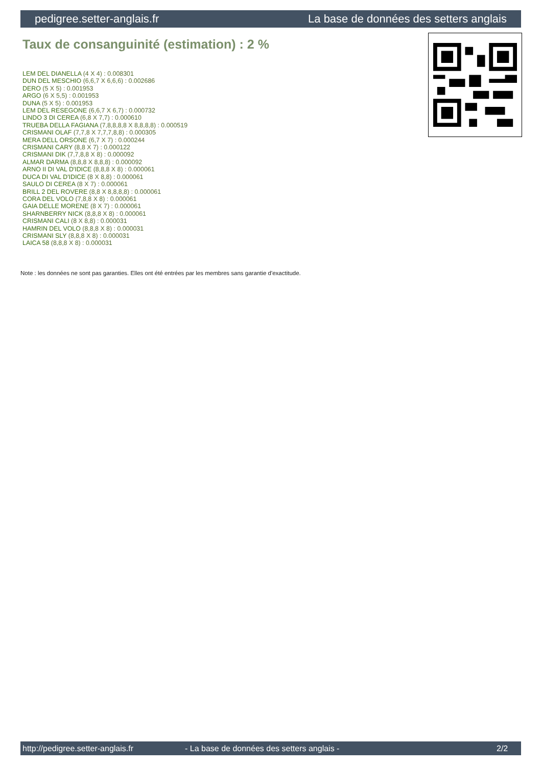pedigree.setter-anglais.fr La base de données des setters anglais
Taux de consanguinité (estimation) : 2 %
LEM DEL DIANELLA (4 X 4) : 0.008301
DUN DEL MESCHIO (6,6,7 X 6,6,6) : 0.002686
DERO (5 X 5) : 0.001953
ARGO (6 X 5,5) : 0.001953
DUNA (5 X 5) : 0.001953
LEM DEL RESEGONE (6,6,7 X 6,7) : 0.000732
LINDO 3 DI CEREA (6,8 X 7,7) : 0.000610
TRUEBA DELLA FAGIANA (7,8,8,8,8 X 8,8,8,8) : 0.000519
CRISMANI OLAF (7,7,8 X 7,7,7,8,8) : 0.000305
MERA DELL ORSONE (6,7 X 7) : 0.000244
CRISMANI CARY (8,8 X 7) : 0.000122
CRISMANI DIK (7,7,8,8 X 8) : 0.000092
ALMAR DARMA (8,8,8 X 8,8,8) : 0.000092
ARNO II DI VAL D'IDICE (8,8,8 X 8) : 0.000061
DUCA DI VAL D'IDICE (8 X 8,8) : 0.000061
SAULO DI CEREA (8 X 7) : 0.000061
BRILL 2 DEL ROVERE (8,8 X 8,8,8,8) : 0.000061
CORA DEL VOLO (7,8,8 X 8) : 0.000061
GAIA DELLE MORENE (8 X 7) : 0.000061
SHARNBERRY NICK (8,8,8 X 8) : 0.000061
CRISMANI CALI (8 X 8,8) : 0.000031
HAMRIN DEL VOLO (8,8,8 X 8) : 0.000031
CRISMANI SLY (8,8,8 X 8) : 0.000031
LAICA 58 (8,8,8 X 8) : 0.000031
Note : les données ne sont pas garanties. Elles ont été entrées par les membres sans garantie d'exactitude.
http://pedigree.setter-anglais.fr - La base de données des setters anglais - 2/2